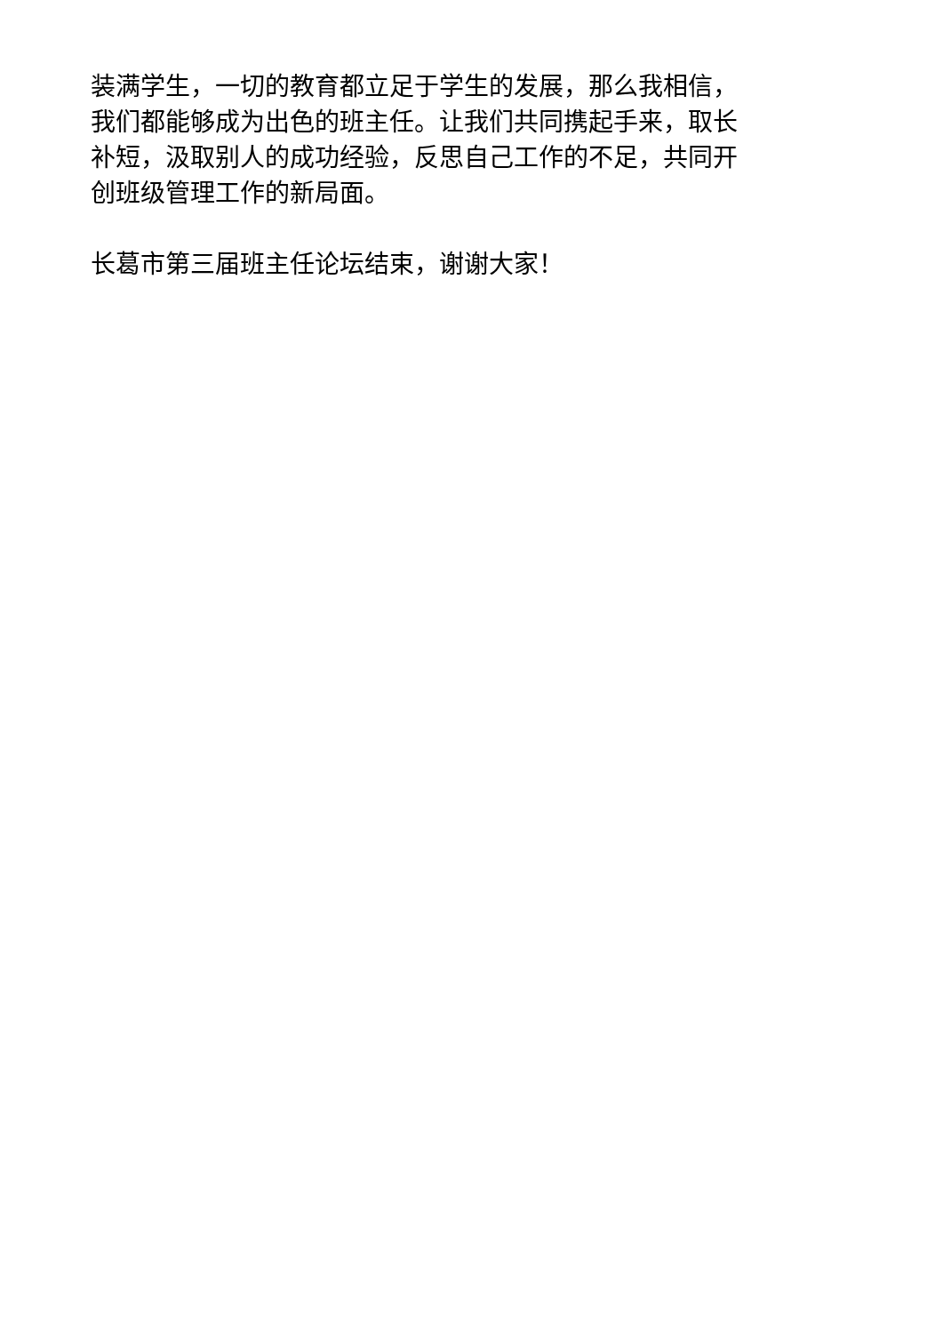装满学生，一切的教育都立足于学生的发展，那么我相信，
我们都能够成为出色的班主任。让我们共同携起手来，取长
补短，汲取别人的成功经验，反思自己工作的不足，共同开
创班级管理工作的新局面。
长葛市第三届班主任论坛结束，谢谢大家！